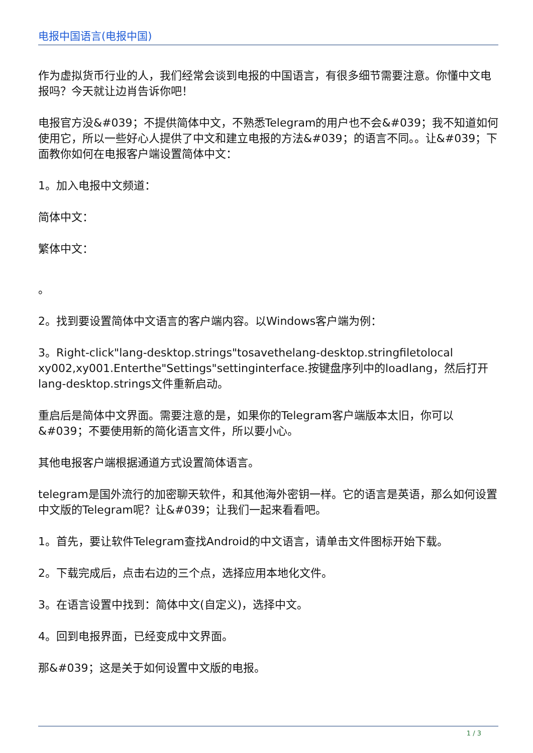电报中国语言(电报中国)
作为虚拟货币行业的人，我们经常会谈到电报的中国语言，有很多细节需要注意。你懂中文电报吗？今天就让边肖告诉你吧！
电报官方没&#039；不提供简体中文，不熟悉Telegram的用户也不会&#039；我不知道如何使用它，所以一些好心人提供了中文和建立电报的方法&#039；的语言不同。。让&#039；下面教你如何在电报客户端设置简体中文：
1。加入电报中文频道：
简体中文：
繁体中文：
。
2。找到要设置简体中文语言的客户端内容。以Windows客户端为例：
3。Right-click"lang-desktop.strings"tosavethelang-desktop.stringfiletolocal xy002,xy001.Enterthe"Settings"settinginterface.按键盘序列中的loadlang，然后打开lang-desktop.strings文件重新启动。
重启后是简体中文界面。需要注意的是，如果你的Telegram客户端版本太旧，你可以&#039；不要使用新的简化语言文件，所以要小心。
其他电报客户端根据通道方式设置简体语言。
telegram是国外流行的加密聊天软件，和其他海外密钥一样。它的语言是英语，那么如何设置中文版的Telegram呢？让&#039；让我们一起来看看吧。
1。首先，要让软件Telegram查找Android的中文语言，请单击文件图标开始下载。
2。下载完成后，点击右边的三个点，选择应用本地化文件。
3。在语言设置中找到：简体中文(自定义)，选择中文。
4。回到电报界面，已经变成中文界面。
那&#039；这是关于如何设置中文版的电报。
1 / 3